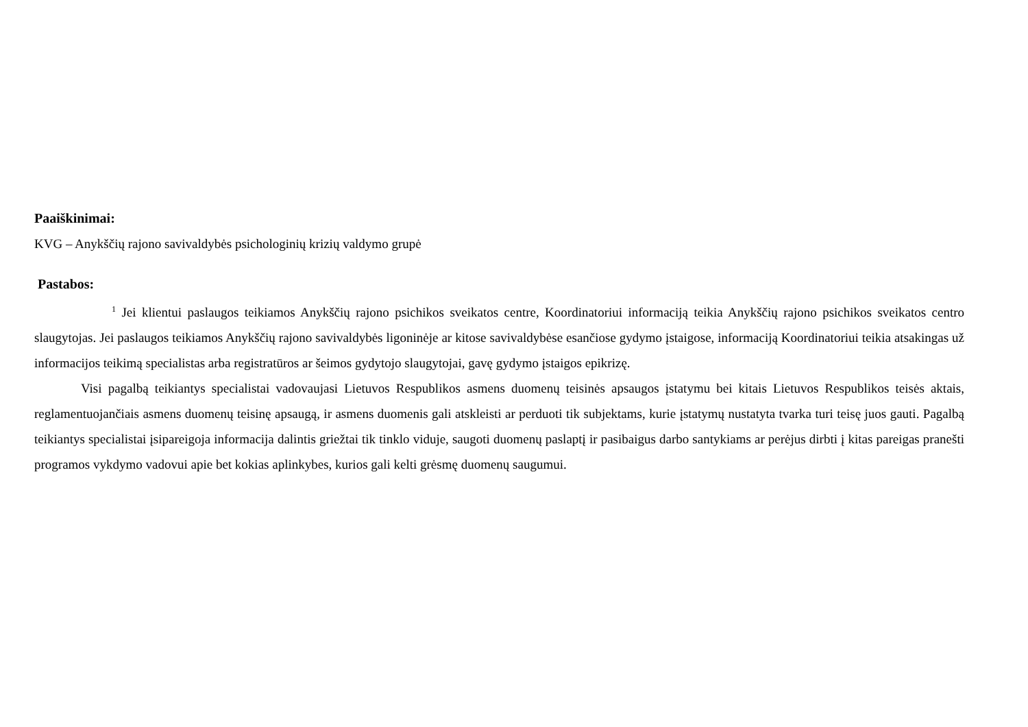Paaiškinimai:
KVG – Anykščių rajono savivaldybės psichologinių krizių valdymo grupė
Pastabos:
<sup>1</sup> Jei klientui paslaugos teikiamos Anykščių rajono psichikos sveikatos centre, Koordinatoriui informaciją teikia Anykščių rajono psichikos sveikatos centro slaugytojas. Jei paslaugos teikiamos Anykščių rajono savivaldybės ligoninėje ar kitose savivaldybėse esančiose gydymo įstaigose, informaciją Koordinatoriui teikia atsakingas už informacijos teikimą specialistas arba registratūros ar šeimos gydytojo slaugytojai, gavę gydymo įstaigos epikrizę.
Visi pagalbą teikiantys specialistai vadovaujasi Lietuvos Respublikos asmens duomenų teisinės apsaugos įstatymu bei kitais Lietuvos Respublikos teisės aktais, reglamentuojančiais asmens duomenų teisinę apsaugą, ir asmens duomenis gali atskleisti ar perduoti tik subjektams, kurie įstatymų nustatyta tvarka turi teisę juos gauti. Pagalbą teikiantys specialistai įsipareigoja informacija dalintis griežtai tik tinklo viduje, saugoti duomenų paslaptį ir pasibaigus darbo santykiams ar perėjus dirbti į kitas pareigas pranešti programos vykdymo vadovui apie bet kokias aplinkybes, kurios gali kelti grėsmę duomenų saugumui.